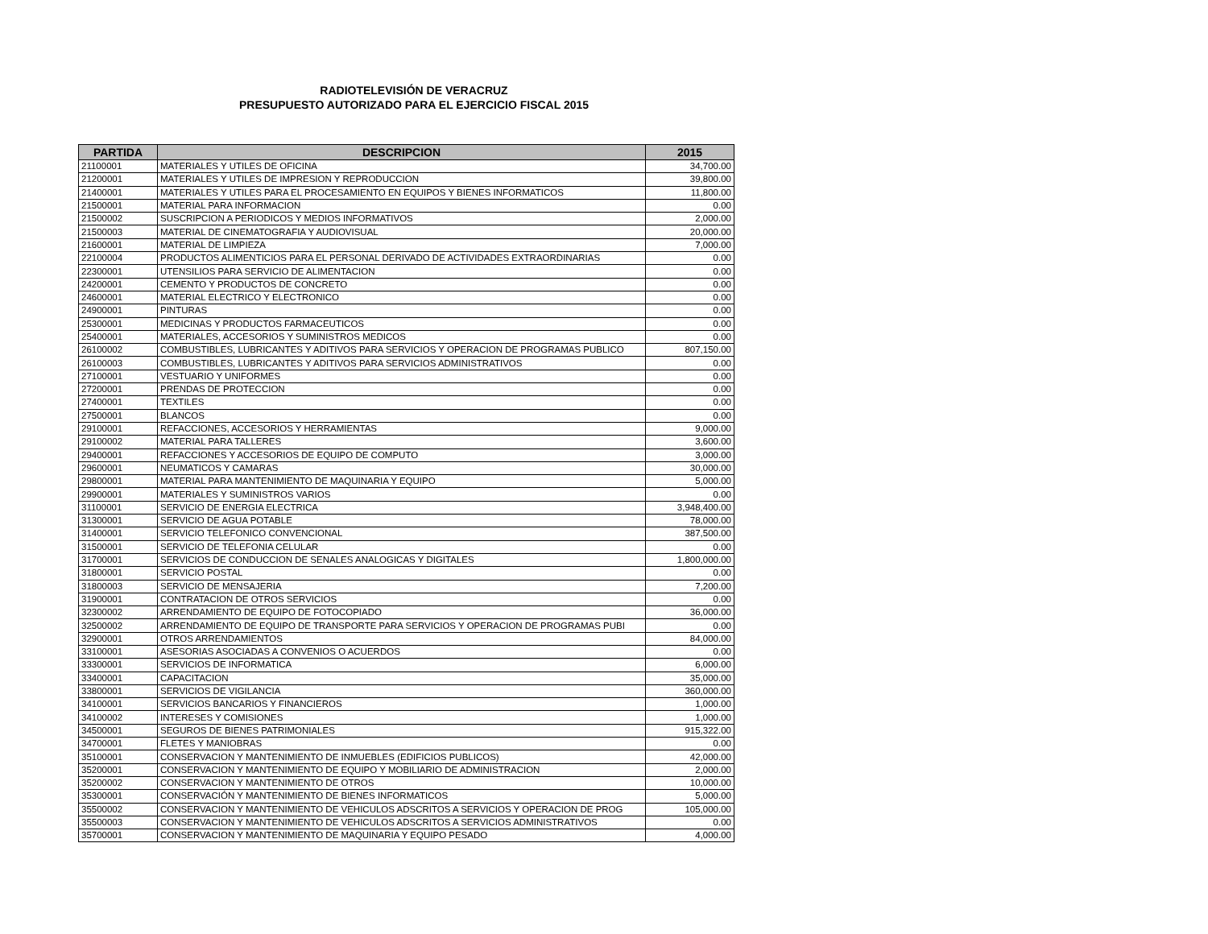RADIOTELEVISIÓN DE VERACRUZ
PRESUPUESTO AUTORIZADO PARA EL EJERCICIO FISCAL 2015
| PARTIDA | DESCRIPCION | 2015 |
| --- | --- | --- |
| 21100001 | MATERIALES Y UTILES DE OFICINA | 34,700.00 |
| 21200001 | MATERIALES Y UTILES DE IMPRESION Y REPRODUCCION | 39,800.00 |
| 21400001 | MATERIALES Y UTILES PARA EL PROCESAMIENTO EN EQUIPOS Y BIENES INFORMATICOS | 11,800.00 |
| 21500001 | MATERIAL PARA INFORMACION | 0.00 |
| 21500002 | SUSCRIPCION A PERIODICOS Y MEDIOS INFORMATIVOS | 2,000.00 |
| 21500003 | MATERIAL DE CINEMATOGRAFIA Y AUDIOVISUAL | 20,000.00 |
| 21600001 | MATERIAL DE LIMPIEZA | 7,000.00 |
| 22100004 | PRODUCTOS ALIMENTICIOS PARA EL PERSONAL DERIVADO DE ACTIVIDADES EXTRAORDINARIAS | 0.00 |
| 22300001 | UTENSILIOS PARA SERVICIO DE ALIMENTACION | 0.00 |
| 24200001 | CEMENTO Y PRODUCTOS DE CONCRETO | 0.00 |
| 24600001 | MATERIAL ELECTRICO Y ELECTRONICO | 0.00 |
| 24900001 | PINTURAS | 0.00 |
| 25300001 | MEDICINAS Y PRODUCTOS FARMACEUTICOS | 0.00 |
| 25400001 | MATERIALES, ACCESORIOS Y SUMINISTROS MEDICOS | 0.00 |
| 26100002 | COMBUSTIBLES, LUBRICANTES Y ADITIVOS PARA SERVICIOS Y OPERACION DE PROGRAMAS PUBLICO | 807,150.00 |
| 26100003 | COMBUSTIBLES, LUBRICANTES Y ADITIVOS PARA SERVICIOS ADMINISTRATIVOS | 0.00 |
| 27100001 | VESTUARIO Y UNIFORMES | 0.00 |
| 27200001 | PRENDAS DE PROTECCION | 0.00 |
| 27400001 | TEXTILES | 0.00 |
| 27500001 | BLANCOS | 0.00 |
| 29100001 | REFACCIONES, ACCESORIOS Y HERRAMIENTAS | 9,000.00 |
| 29100002 | MATERIAL PARA TALLERES | 3,600.00 |
| 29400001 | REFACCIONES Y ACCESORIOS DE EQUIPO DE COMPUTO | 3,000.00 |
| 29600001 | NEUMATICOS Y CAMARAS | 30,000.00 |
| 29800001 | MATERIAL PARA MANTENIMIENTO DE MAQUINARIA Y EQUIPO | 5,000.00 |
| 29900001 | MATERIALES Y SUMINISTROS VARIOS | 0.00 |
| 31100001 | SERVICIO DE ENERGIA ELECTRICA | 3,948,400.00 |
| 31300001 | SERVICIO DE AGUA POTABLE | 78,000.00 |
| 31400001 | SERVICIO TELEFONICO CONVENCIONAL | 387,500.00 |
| 31500001 | SERVICIO DE TELEFONIA CELULAR | 0.00 |
| 31700001 | SERVICIOS DE CONDUCCION DE SENALES ANALOGICAS Y DIGITALES | 1,800,000.00 |
| 31800001 | SERVICIO POSTAL | 0.00 |
| 31800003 | SERVICIO DE MENSAJERIA | 7,200.00 |
| 31900001 | CONTRATACION DE OTROS SERVICIOS | 0.00 |
| 32300002 | ARRENDAMIENTO DE EQUIPO DE FOTOCOPIADO | 36,000.00 |
| 32500002 | ARRENDAMIENTO DE EQUIPO DE TRANSPORTE PARA SERVICIOS Y OPERACION DE PROGRAMAS PUBI | 0.00 |
| 32900001 | OTROS ARRENDAMIENTOS | 84,000.00 |
| 33100001 | ASESORIAS ASOCIADAS A CONVENIOS O ACUERDOS | 0.00 |
| 33300001 | SERVICIOS DE INFORMATICA | 6,000.00 |
| 33400001 | CAPACITACION | 35,000.00 |
| 33800001 | SERVICIOS DE VIGILANCIA | 360,000.00 |
| 34100001 | SERVICIOS BANCARIOS Y FINANCIEROS | 1,000.00 |
| 34100002 | INTERESES Y COMISIONES | 1,000.00 |
| 34500001 | SEGUROS DE BIENES PATRIMONIALES | 915,322.00 |
| 34700001 | FLETES Y MANIOBRAS | 0.00 |
| 35100001 | CONSERVACION Y MANTENIMIENTO DE INMUEBLES (EDIFICIOS PUBLICOS) | 42,000.00 |
| 35200001 | CONSERVACION Y MANTENIMIENTO DE EQUIPO Y MOBILIARIO DE ADMINISTRACION | 2,000.00 |
| 35200002 | CONSERVACION Y MANTENIMIENTO DE OTROS | 10,000.00 |
| 35300001 | CONSERVACIÓN Y MANTENIMIENTO DE BIENES INFORMATICOS | 5,000.00 |
| 35500002 | CONSERVACION Y MANTENIMIENTO DE VEHICULOS ADSCRITOS A SERVICIOS Y OPERACION DE PROG | 105,000.00 |
| 35500003 | CONSERVACION Y MANTENIMIENTO DE VEHICULOS ADSCRITOS A SERVICIOS ADMINISTRATIVOS | 0.00 |
| 35700001 | CONSERVACION Y MANTENIMIENTO DE MAQUINARIA Y EQUIPO PESADO | 4,000.00 |